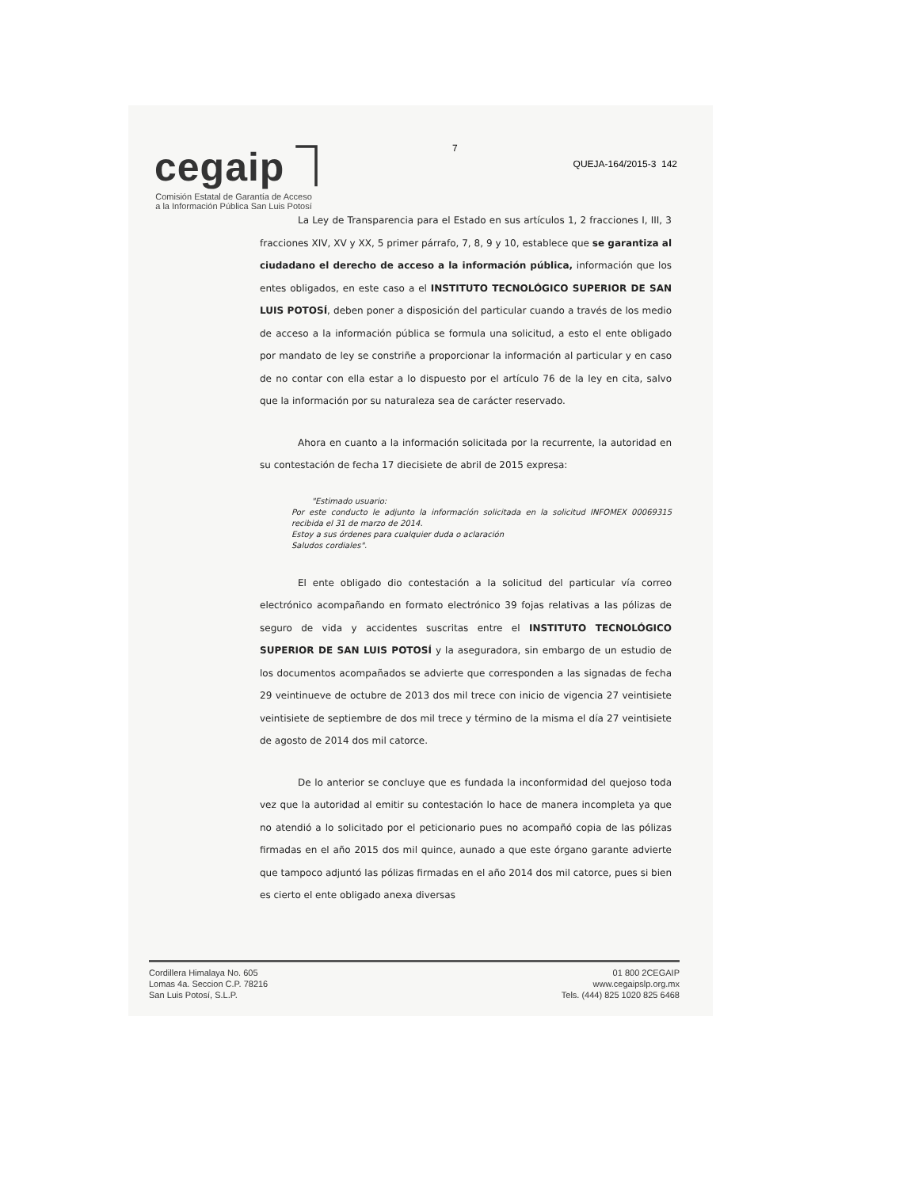cegaip ⏋
Comisión Estatal de Garantía de Acceso a la Información Pública San Luis Potosí
7
QUEJA-164/2015-3 142
La Ley de Transparencia para el Estado en sus artículos 1, 2 fracciones I, III, 3 fracciones XIV, XV y XX, 5 primer párrafo, 7, 8, 9 y 10, establece que se garantiza al ciudadano el derecho de acceso a la información pública, información que los entes obligados, en este caso a el INSTITUTO TECNOLÓGICO SUPERIOR DE SAN LUIS POTOSÍ, deben poner a disposición del particular cuando a través de los medio de acceso a la información pública se formula una solicitud, a esto el ente obligado por mandato de ley se constriñe a proporcionar la información al particular y en caso de no contar con ella estar a lo dispuesto por el artículo 76 de la ley en cita, salvo que la información por su naturaleza sea de carácter reservado.
Ahora en cuanto a la información solicitada por la recurrente, la autoridad en su contestación de fecha 17 diecisiete de abril de 2015 expresa:
"Estimado usuario:
Por este conducto le adjunto la información solicitada en la solicitud INFOMEX 00069315 recibida el 31 de marzo de 2014.
Estoy a sus órdenes para cualquier duda o aclaración
Saludos cordiales".
El ente obligado dio contestación a la solicitud del particular vía correo electrónico acompañando en formato electrónico 39 fojas relativas a las pólizas de seguro de vida y accidentes suscritas entre el INSTITUTO TECNOLÓGICO SUPERIOR DE SAN LUIS POTOSÍ y la aseguradora, sin embargo de un estudio de los documentos acompañados se advierte que corresponden a las signadas de fecha 29 veintinueve de octubre de 2013 dos mil trece con inicio de vigencia 27 veintisiete veintisiete de septiembre de dos mil trece y término de la misma el día 27 veintisiete de agosto de 2014 dos mil catorce.
De lo anterior se concluye que es fundada la inconformidad del quejoso toda vez que la autoridad al emitir su contestación lo hace de manera incompleta ya que no atendió a lo solicitado por el peticionario pues no acompañó copia de las pólizas firmadas en el año 2015 dos mil quince, aunado a que este órgano garante advierte que tampoco adjuntó las pólizas firmadas en el año 2014 dos mil catorce, pues si bien es cierto el ente obligado anexa diversas
Cordillera Himalaya No. 605
Lomas 4a. Seccion C.P. 78216
San Luis Potosí, S.L.P.
01 800 2CEGAIP
www.cegaipslp.org.mx
Tels. (444) 825 1020 825 6468